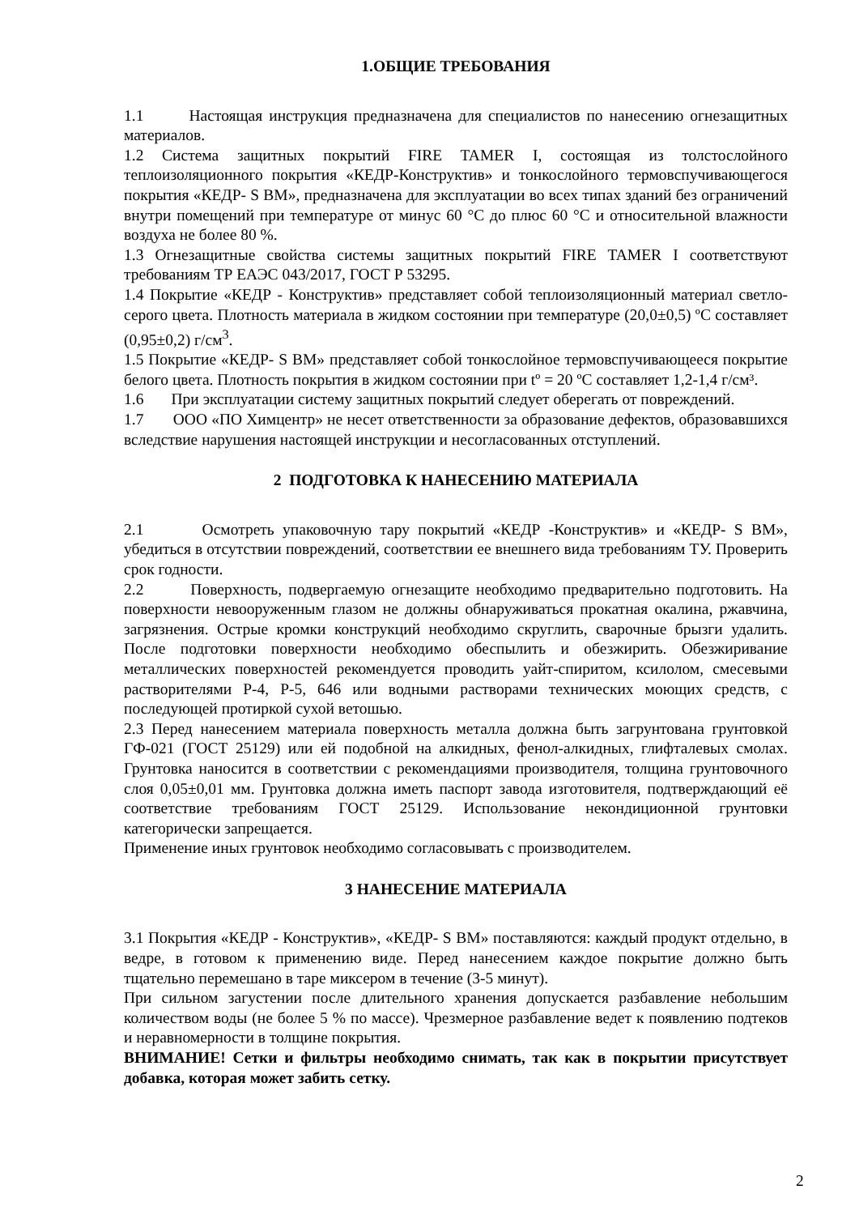1.ОБЩИЕ ТРЕБОВАНИЯ
1.1 Настоящая инструкция предназначена для специалистов по нанесению огнезащитных материалов.
1.2 Система защитных покрытий FIRE TAMER I, состоящая из толстослойного теплоизоляционного покрытия «КЕДР-Конструктив» и тонкослойного термовспучивающегося покрытия «КЕДР- S ВМ», предназначена для эксплуатации во всех типах зданий без ограничений внутри помещений при температуре от минус 60 °С до плюс 60 °С и относительной влажности воздуха не более 80 %.
1.3 Огнезащитные свойства системы защитных покрытий FIRE TAMER I соответствуют требованиям ТР ЕАЭС 043/2017, ГОСТ Р 53295.
1.4 Покрытие «КЕДР - Конструктив» представляет собой теплоизоляционный материал светло-серого цвета. Плотность материала в жидком состоянии при температуре (20,0±0,5) ºС составляет (0,95±0,2) г/см<sup>3</sup>.
1.5 Покрытие «КЕДР- S ВМ» представляет собой тонкослойное термовспучивающееся покрытие белого цвета. Плотность покрытия в жидком состоянии при tº = 20 ºС составляет 1,2-1,4 г/см³.
1.6 При эксплуатации систему защитных покрытий следует оберегать от повреждений.
1.7 ООО «ПО Химцентр» не несет ответственности за образование дефектов, образовавшихся вследствие нарушения настоящей инструкции и несогласованных отступлений.
2 ПОДГОТОВКА К НАНЕСЕНИЮ МАТЕРИАЛА
2.1 Осмотреть упаковочную тару покрытий «КЕДР -Конструктив» и «КЕДР- S ВМ», убедиться в отсутствии повреждений, соответствии ее внешнего вида требованиям ТУ. Проверить срок годности.
2.2 Поверхность, подвергаемую огнезащите необходимо предварительно подготовить. На поверхности невооруженным глазом не должны обнаруживаться прокатная окалина, ржавчина, загрязнения. Острые кромки конструкций необходимо скруглить, сварочные брызги удалить. После подготовки поверхности необходимо обеспылить и обезжирить. Обезжиривание металлических поверхностей рекомендуется проводить уайт-спиритом, ксилолом, смесевыми растворителями Р-4, Р-5, 646 или водными растворами технических моющих средств, с последующей протиркой сухой ветошью.
2.3 Перед нанесением материала поверхность металла должна быть загрунтована грунтовкой ГФ-021 (ГОСТ 25129) или ей подобной на алкидных, фенол-алкидных, глифталевых смолах. Грунтовка наносится в соответствии с рекомендациями производителя, толщина грунтовочного слоя 0,05±0,01 мм. Грунтовка должна иметь паспорт завода изготовителя, подтверждающий её соответствие требованиям ГОСТ 25129. Использование некондиционной грунтовки категорически запрещается.
Применение иных грунтовок необходимо согласовывать с производителем.
3 НАНЕСЕНИЕ МАТЕРИАЛА
3.1 Покрытия «КЕДР - Конструктив», «КЕДР- S ВМ» поставляются: каждый продукт отдельно, в ведре, в готовом к применению виде. Перед нанесением каждое покрытие должно быть тщательно перемешано в таре миксером в течение (3-5 минут).
При сильном загустении после длительного хранения допускается разбавление небольшим количеством воды (не более 5 % по массе). Чрезмерное разбавление ведет к появлению подтеков и неравномерности в толщине покрытия.
ВНИМАНИЕ! Сетки и фильтры необходимо снимать, так как в покрытии присутствует добавка, которая может забить сетку.
2